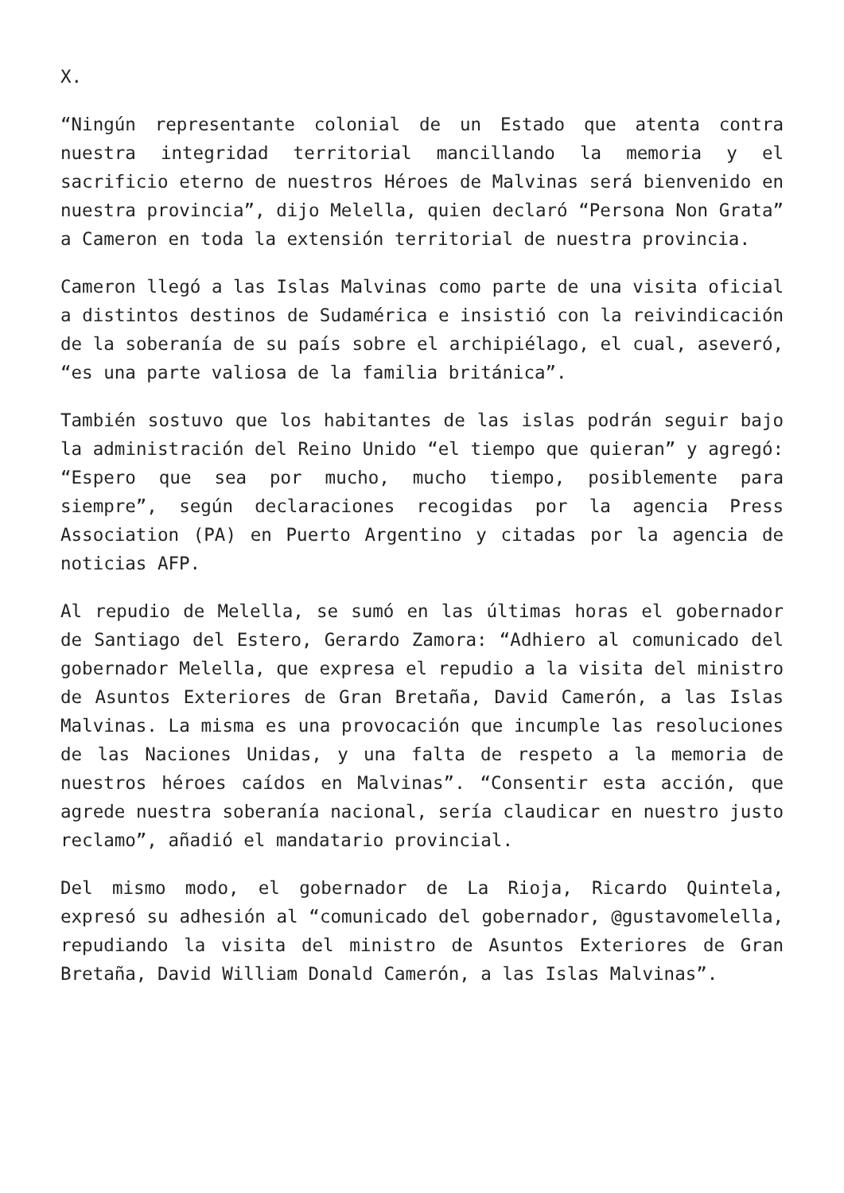X.
“Ningún representante colonial de un Estado que atenta contra nuestra integridad territorial mancillando la memoria y el sacrificio eterno de nuestros Héroes de Malvinas será bienvenido en nuestra provincia”, dijo Melella, quien declaró “Persona Non Grata” a Cameron en toda la extensión territorial de nuestra provincia.
Cameron llegó a las Islas Malvinas como parte de una visita oficial a distintos destinos de Sudamérica e insistió con la reivindicación de la soberanía de su país sobre el archipiélago, el cual, aseveró, “es una parte valiosa de la familia británica”.
También sostuvo que los habitantes de las islas podrán seguir bajo la administración del Reino Unido “el tiempo que quieran” y agregó: “Espero que sea por mucho, mucho tiempo, posiblemente para siempre”, según declaraciones recogidas por la agencia Press Association (PA) en Puerto Argentino y citadas por la agencia de noticias AFP.
Al repudio de Melella, se sumó en las últimas horas el gobernador de Santiago del Estero, Gerardo Zamora: “Adhiero al comunicado del gobernador Melella, que expresa el repudio a la visita del ministro de Asuntos Exteriores de Gran Bretaña, David Camerón, a las Islas Malvinas. La misma es una provocación que incumple las resoluciones de las Naciones Unidas, y una falta de respeto a la memoria de nuestros héroes caídos en Malvinas”. “Consentir esta acción, que agrede nuestra soberanía nacional, sería claudicar en nuestro justo reclamo”, añadió el mandatario provincial.
Del mismo modo, el gobernador de La Rioja, Ricardo Quintela, expresó su adhesión al “comunicado del gobernador, @gustavomelella, repudiando la visita del ministro de Asuntos Exteriores de Gran Bretaña, David William Donald Camerón, a las Islas Malvinas”.